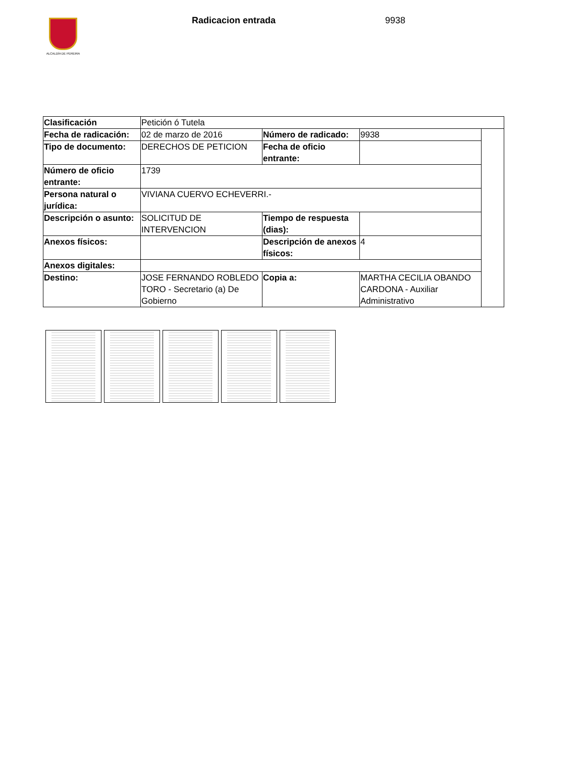ALCALDÍA DE PEREIRA Radicacion entrada 9938
| Clasificación | Petición ó Tutela | | | |
| Fecha de radicación: | 02 de marzo de 2016 | Número de radicado: | 9938 | |
| Tipo de documento: | DERECHOS DE PETICION | Fecha de oficio entrante: | | |
| Número de oficio entrante: | 1739 | | | |
| Persona natural o jurídica: | VIVIANA CUERVO ECHEVERRI.- | | | |
| Descripción o asunto: | SOLICITUD DE INTERVENCION | Tiempo de respuesta (dias): | | |
| Anexos físicos: | | Descripción de anexos físicos: | 4 | |
| Anexos digitales: | | | | |
| Destino: | JOSE FERNANDO ROBLEDO TORO - Secretario (a) De Gobierno | Copia a: | MARTHA CECILIA OBANDO CARDONA - Auxiliar Administrativo | |